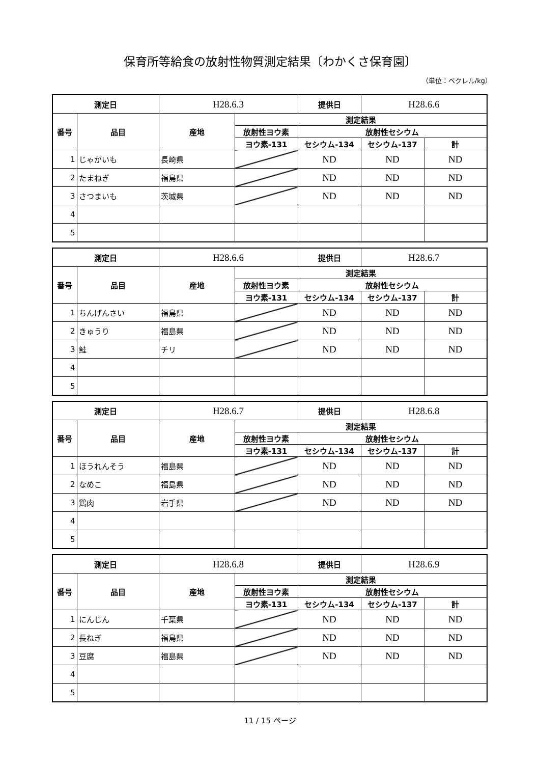保育所等給食の放射性物質測定結果〔わかくさ保育園〕
（単位：ベクレル/kg）
| 測定日 | | H28.6.3 | | 提供日 | H28.6.6 | |
| 番号 | 品目 | 産地 | 測定結果 | | | |
| | | | 放射性ヨウ素 | 放射性セシウム | | |
| | | | ヨウ素-131 | セシウム-134 | セシウム-137 | 計 |
| 1 | じゃがいも | 長崎県 | | ND | ND | ND |
| 2 | たまねぎ | 福島県 | | ND | ND | ND |
| 3 | さつまいも | 茨城県 | | ND | ND | ND |
| 4 | | | | | | |
| 5 | | | | | | |
| 測定日 | | H28.6.6 | | 提供日 | H28.6.7 | |
| 番号 | 品目 | 産地 | 測定結果 | | | |
| | | | 放射性ヨウ素 | 放射性セシウム | | |
| | | | ヨウ素-131 | セシウム-134 | セシウム-137 | 計 |
| 1 | ちんげんさい | 福島県 | | ND | ND | ND |
| 2 | きゅうり | 福島県 | | ND | ND | ND |
| 3 | 鮭 | チリ | | ND | ND | ND |
| 4 | | | | | | |
| 5 | | | | | | |
| 測定日 | | H28.6.7 | | 提供日 | H28.6.8 | |
| 番号 | 品目 | 産地 | 測定結果 | | | |
| | | | 放射性ヨウ素 | 放射性セシウム | | |
| | | | ヨウ素-131 | セシウム-134 | セシウム-137 | 計 |
| 1 | ほうれんそう | 福島県 | | ND | ND | ND |
| 2 | なめこ | 福島県 | | ND | ND | ND |
| 3 | 鶏肉 | 岩手県 | | ND | ND | ND |
| 4 | | | | | | |
| 5 | | | | | | |
| 測定日 | | H28.6.8 | | 提供日 | H28.6.9 | |
| 番号 | 品目 | 産地 | 測定結果 | | | |
| | | | 放射性ヨウ素 | 放射性セシウム | | |
| | | | ヨウ素-131 | セシウム-134 | セシウム-137 | 計 |
| 1 | にんじん | 千葉県 | | ND | ND | ND |
| 2 | 長ねぎ | 福島県 | | ND | ND | ND |
| 3 | 豆腐 | 福島県 | | ND | ND | ND |
| 4 | | | | | | |
| 5 | | | | | | |
11 / 15 ページ